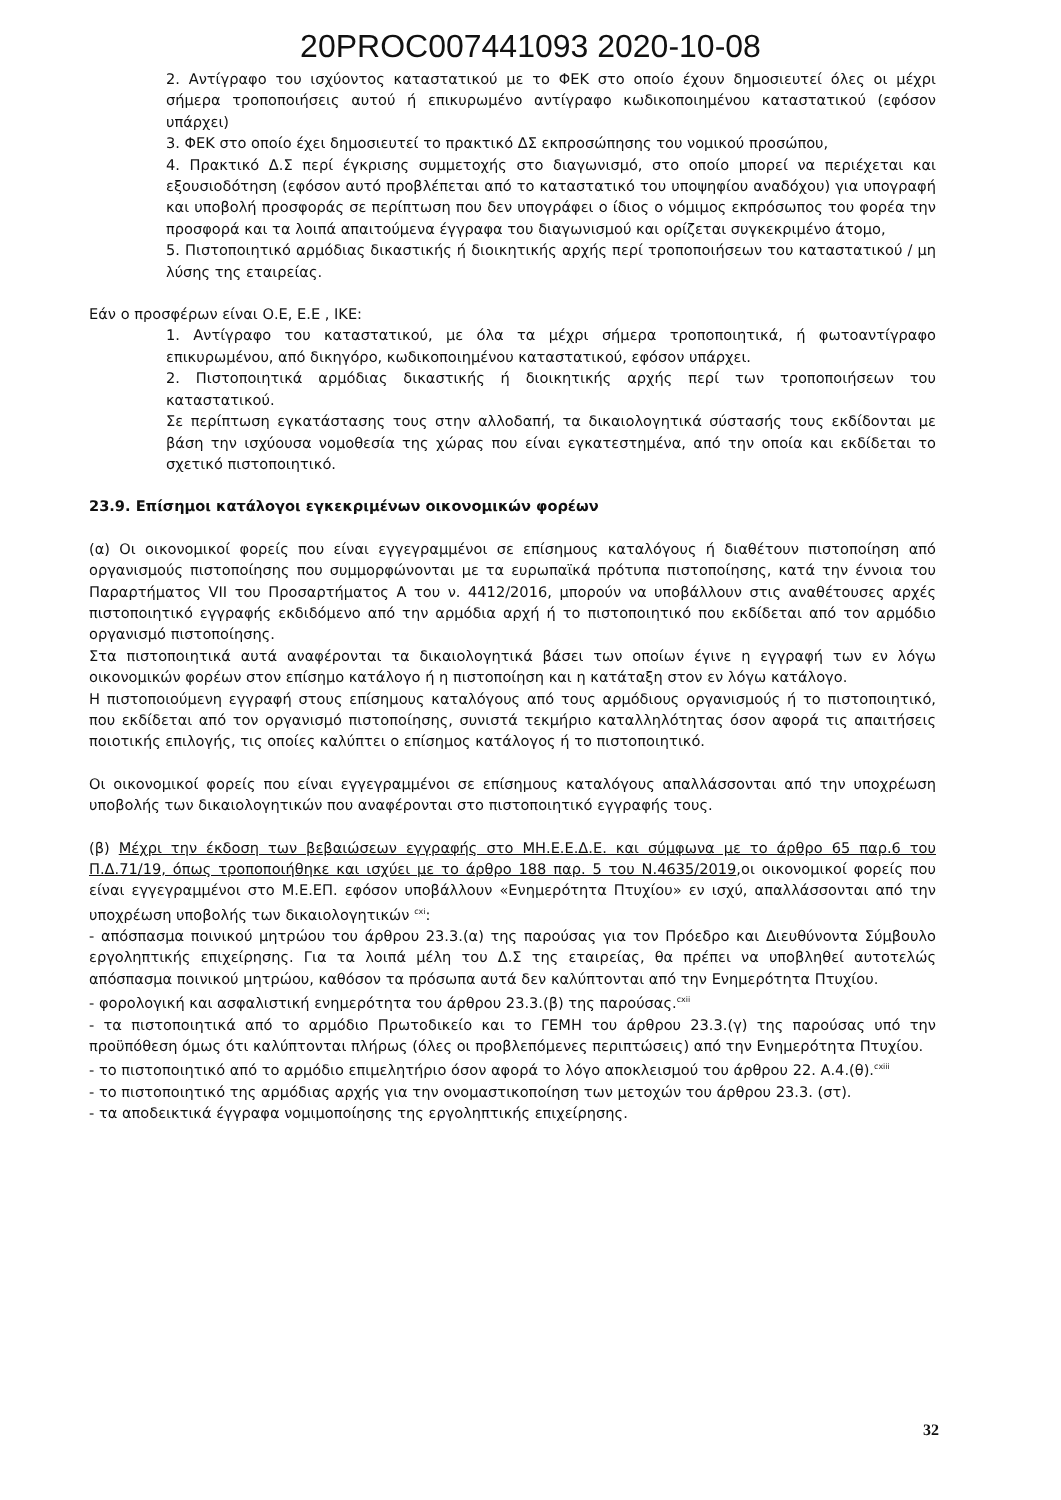20PROC007441093 2020-10-08
2. Αντίγραφο του ισχύοντος καταστατικού με το ΦΕΚ στο οποίο έχουν δημοσιευτεί όλες οι μέχρι σήμερα τροποποιήσεις αυτού ή επικυρωμένο αντίγραφο κωδικοποιημένου καταστατικού (εφόσον υπάρχει)
3. ΦΕΚ στο οποίο έχει δημοσιευτεί το πρακτικό ΔΣ εκπροσώπησης του νομικού προσώπου,
4. Πρακτικό Δ.Σ περί έγκρισης συμμετοχής στο διαγωνισμό, στο οποίο μπορεί να περιέχεται και εξουσιοδότηση (εφόσον αυτό προβλέπεται από το καταστατικό του υποψηφίου αναδόχου) για υπογραφή και υποβολή προσφοράς σε περίπτωση που δεν υπογράφει ο ίδιος ο νόμιμος εκπρόσωπος του φορέα την προσφορά και τα λοιπά απαιτούμενα έγγραφα του διαγωνισμού και ορίζεται συγκεκριμένο άτομο,
5. Πιστοποιητικό αρμόδιας δικαστικής ή διοικητικής αρχής περί τροποποιήσεων του καταστατικού / μη λύσης της εταιρείας.
Εάν ο προσφέρων είναι Ο.Ε, Ε.Ε , ΙΚΕ:
1. Αντίγραφο του καταστατικού, με όλα τα μέχρι σήμερα τροποποιητικά, ή φωτοαντίγραφο επικυρωμένου, από δικηγόρο, κωδικοποιημένου καταστατικού, εφόσον υπάρχει.
2. Πιστοποιητικά αρμόδιας δικαστικής ή διοικητικής αρχής περί των τροποποιήσεων του καταστατικού.
Σε περίπτωση εγκατάστασης τους στην αλλοδαπή, τα δικαιολογητικά σύστασής τους εκδίδονται με βάση την ισχύουσα νομοθεσία της χώρας που είναι εγκατεστημένα, από την οποία και εκδίδεται το σχετικό πιστοποιητικό.
23.9. Επίσημοι κατάλογοι εγκεκριμένων οικονομικών φορέων
(α) Οι οικονομικοί φορείς που είναι εγγεγραμμένοι σε επίσημους καταλόγους ή διαθέτουν πιστοποίηση από οργανισμούς πιστοποίησης που συμμορφώνονται με τα ευρωπαϊκά πρότυπα πιστοποίησης, κατά την έννοια του Παραρτήματος VII του Προσαρτήματος Α του ν. 4412/2016, μπορούν να υποβάλλουν στις αναθέτουσες αρχές πιστοποιητικό εγγραφής εκδιδόμενο από την αρμόδια αρχή ή το πιστοποιητικό που εκδίδεται από τον αρμόδιο οργανισμό πιστοποίησης.
Στα πιστοποιητικά αυτά αναφέρονται τα δικαιολογητικά βάσει των οποίων έγινε η εγγραφή των εν λόγω οικονομικών φορέων στον επίσημο κατάλογο ή η πιστοποίηση και η κατάταξη στον εν λόγω κατάλογο.
Η πιστοποιούμενη εγγραφή στους επίσημους καταλόγους από τους αρμόδιους οργανισμούς ή το πιστοποιητικό, που εκδίδεται από τον οργανισμό πιστοποίησης, συνιστά τεκμήριο καταλληλότητας όσον αφορά τις απαιτήσεις ποιοτικής επιλογής, τις οποίες καλύπτει ο επίσημος κατάλογος ή το πιστοποιητικό.
Οι οικονομικοί φορείς που είναι εγγεγραμμένοι σε επίσημους καταλόγους απαλλάσσονται από την υποχρέωση υποβολής των δικαιολογητικών που αναφέρονται στο πιστοποιητικό εγγραφής τους.
(β) Μέχρι την έκδοση των βεβαιώσεων εγγραφής στο ΜΗ.Ε.Ε.Δ.Ε. και σύμφωνα με το άρθρο 65 παρ.6 του Π.Δ.71/19, όπως τροποποιήθηκε και ισχύει με το άρθρο 188 παρ. 5 του Ν.4635/2019,οι οικονομικοί φορείς που είναι εγγεγραμμένοι στο Μ.Ε.ΕΠ. εφόσον υποβάλλουν «Ενημερότητα Πτυχίου» εν ισχύ, απαλλάσσονται από την υποχρέωση υποβολής των δικαιολογητικών <sup>cxi</sup>:
- απόσπασμα ποινικού μητρώου του άρθρου 23.3.(α) της παρούσας για τον Πρόεδρο και Διευθύνοντα Σύμβουλο εργοληπτικής επιχείρησης. Για τα λοιπά μέλη του Δ.Σ της εταιρείας, θα πρέπει να υποβληθεί αυτοτελώς απόσπασμα ποινικού μητρώου, καθόσον τα πρόσωπα αυτά δεν καλύπτονται από την Ενημερότητα Πτυχίου.
- φορολογική και ασφαλιστική ενημερότητα του άρθρου 23.3.(β) της παρούσας.<sup>cxii</sup>
- τα πιστοποιητικά από το αρμόδιο Πρωτοδικείο και το ΓΕΜΗ του άρθρου 23.3.(γ) της παρούσας υπό την προϋπόθεση όμως ότι καλύπτονται πλήρως (όλες οι προβλεπόμενες περιπτώσεις) από την Ενημερότητα Πτυχίου.
- το πιστοποιητικό από το αρμόδιο επιμελητήριο όσον αφορά το λόγο αποκλεισμού του άρθρου 22. Α.4.(θ).<sup>cxiii</sup>
- το πιστοποιητικό της αρμόδιας αρχής για την ονομαστικοποίηση των μετοχών του άρθρου 23.3. (στ).
- τα αποδεικτικά έγγραφα νομιμοποίησης της εργοληπτικής επιχείρησης.
32